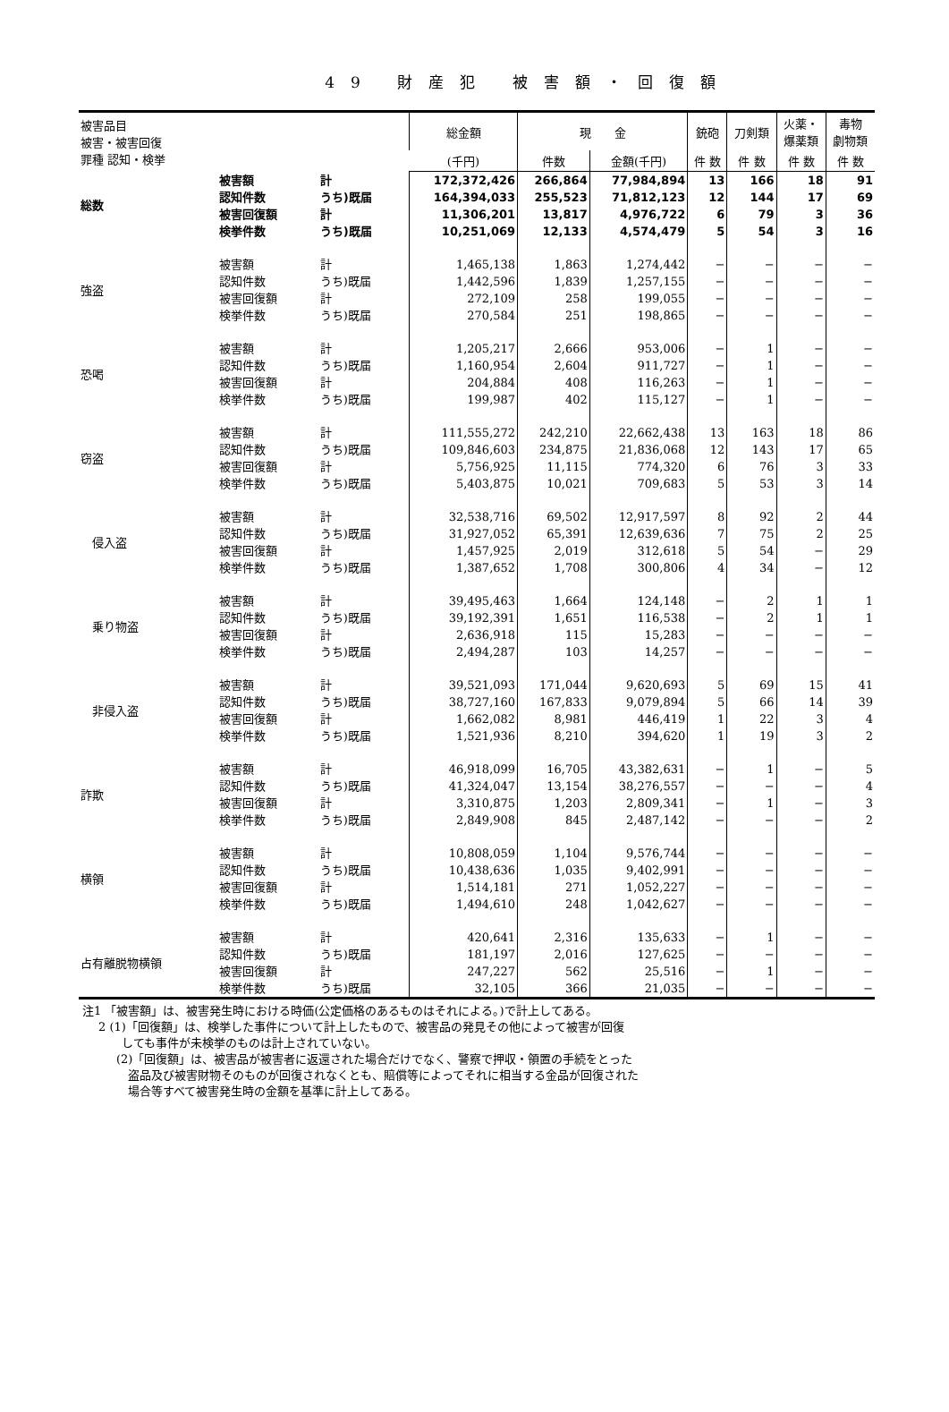49 財産犯 被害額・回復額
| 被害品目 被害・被害回復 罪種 認知・検挙 | | | 総金額 | 現 金 | | 銃砲 | 刀剣類 | 火薬・ 爆薬類 | 毒物 劇物類 |
| --- | --- | --- | --- | --- | --- | --- | --- | --- | --- |
| | | | (千円) | 件数 | 金額(千円) | 件 数 | 件 数 | 件 数 | 件 数 |
| 総数 | 被害額 | 計 | 172,372,426 | 266,864 | 77,984,894 | 13 | 166 | 18 | 91 |
| | 認知件数 | うち)既届 | 164,394,033 | 255,523 | 71,812,123 | 12 | 144 | 17 | 69 |
| | 被害回復額 | 計 | 11,306,201 | 13,817 | 4,976,722 | 6 | 79 | 3 | 36 |
| | 検挙件数 | うち)既届 | 10,251,069 | 12,133 | 4,574,479 | 5 | 54 | 3 | 16 |
| 強盗 | 被害額 | 計 | 1,465,138 | 1,863 | 1,274,442 | − | − | − | − |
| | 認知件数 | うち)既届 | 1,442,596 | 1,839 | 1,257,155 | − | − | − | − |
| | 被害回復額 | 計 | 272,109 | 258 | 199,055 | − | − | − | − |
| | 検挙件数 | うち)既届 | 270,584 | 251 | 198,865 | − | − | − | − |
| 恐喝 | 被害額 | 計 | 1,205,217 | 2,666 | 953,006 | − | 1 | − | − |
| | 認知件数 | うち)既届 | 1,160,954 | 2,604 | 911,727 | − | 1 | − | − |
| | 被害回復額 | 計 | 204,884 | 408 | 116,263 | − | 1 | − | − |
| | 検挙件数 | うち)既届 | 199,987 | 402 | 115,127 | − | 1 | − | − |
| 窃盗 | 被害額 | 計 | 111,555,272 | 242,210 | 22,662,438 | 13 | 163 | 18 | 86 |
| | 認知件数 | うち)既届 | 109,846,603 | 234,875 | 21,836,068 | 12 | 143 | 17 | 65 |
| | 被害回復額 | 計 | 5,756,925 | 11,115 | 774,320 | 6 | 76 | 3 | 33 |
| | 検挙件数 | うち)既届 | 5,403,875 | 10,021 | 709,683 | 5 | 53 | 3 | 14 |
| 侵入盗 | 被害額 | 計 | 32,538,716 | 69,502 | 12,917,597 | 8 | 92 | 2 | 44 |
| | 認知件数 | うち)既届 | 31,927,052 | 65,391 | 12,639,636 | 7 | 75 | 2 | 25 |
| | 被害回復額 | 計 | 1,457,925 | 2,019 | 312,618 | 5 | 54 | − | 29 |
| | 検挙件数 | うち)既届 | 1,387,652 | 1,708 | 300,806 | 4 | 34 | − | 12 |
| 乗り物盗 | 被害額 | 計 | 39,495,463 | 1,664 | 124,148 | − | 2 | 1 | 1 |
| | 認知件数 | うち)既届 | 39,192,391 | 1,651 | 116,538 | − | 2 | 1 | 1 |
| | 被害回復額 | 計 | 2,636,918 | 115 | 15,283 | − | − | − | − |
| | 検挙件数 | うち)既届 | 2,494,287 | 103 | 14,257 | − | − | − | − |
| 非侵入盗 | 被害額 | 計 | 39,521,093 | 171,044 | 9,620,693 | 5 | 69 | 15 | 41 |
| | 認知件数 | うち)既届 | 38,727,160 | 167,833 | 9,079,894 | 5 | 66 | 14 | 39 |
| | 被害回復額 | 計 | 1,662,082 | 8,981 | 446,419 | 1 | 22 | 3 | 4 |
| | 検挙件数 | うち)既届 | 1,521,936 | 8,210 | 394,620 | 1 | 19 | 3 | 2 |
| 詐欺 | 被害額 | 計 | 46,918,099 | 16,705 | 43,382,631 | − | 1 | − | 5 |
| | 認知件数 | うち)既届 | 41,324,047 | 13,154 | 38,276,557 | − | − | − | 4 |
| | 被害回復額 | 計 | 3,310,875 | 1,203 | 2,809,341 | − | 1 | − | 3 |
| | 検挙件数 | うち)既届 | 2,849,908 | 845 | 2,487,142 | − | − | − | 2 |
| 横領 | 被害額 | 計 | 10,808,059 | 1,104 | 9,576,744 | − | − | − | − |
| | 認知件数 | うち)既届 | 10,438,636 | 1,035 | 9,402,991 | − | − | − | − |
| | 被害回復額 | 計 | 1,514,181 | 271 | 1,052,227 | − | − | − | − |
| | 検挙件数 | うち)既届 | 1,494,610 | 248 | 1,042,627 | − | − | − | − |
| 占有離脱物横領 | 被害額 | 計 | 420,641 | 2,316 | 135,633 | − | 1 | − | − |
| | 認知件数 | うち)既届 | 181,197 | 2,016 | 127,625 | − | − | − | − |
| | 被害回復額 | 計 | 247,227 | 562 | 25,516 | − | 1 | − | − |
| | 検挙件数 | うち)既届 | 32,105 | 366 | 21,035 | − | − | − | − |
注1 「被害額」は、被害発生時における時価(公定価格のあるものはそれによる。)で計上してある。
2 (1)「回復額」は、検挙した事件について計上したもので、被害品の発見その他によって被害が回復
　　しても事件が未検挙のものは計上されていない。
(2)「回復額」は、被害品が被害者に返還された場合だけでなく、警察で押収・領置の手続をとった
　盗品及び被害財物そのものが回復されなくとも、賠償等によってそれに相当する金品が回復された
　場合等すべて被害発生時の金額を基準に計上してある。